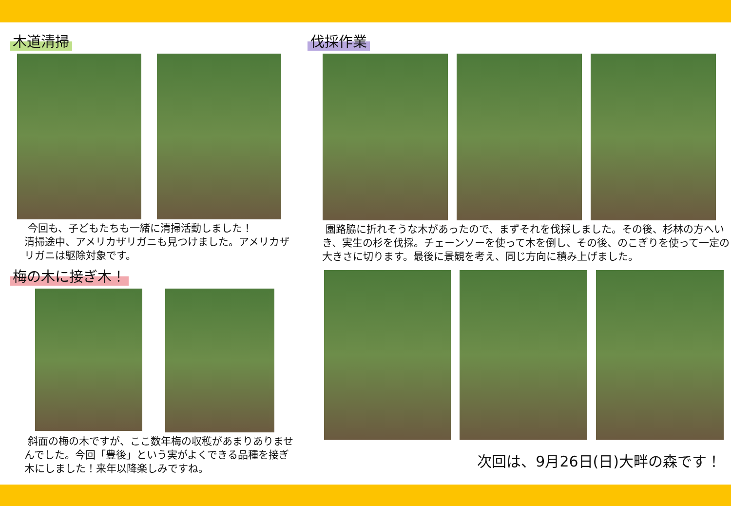木道清掃
今回も、子どもたちも一緒に清掃活動しました！
清掃途中、アメリカザリガニも見つけました。アメリカザリガニは駆除対象です。
梅の木に接ぎ木！
斜面の梅の木ですが、ここ数年梅の収穫があまりありませんでした。今回「豊後」という実がよくできる品種を接ぎ木にしました！来年以降楽しみですね。
伐採作業
園路脇に折れそうな木があったので、まずそれを伐採しました。その後、杉林の方へいき、実生の杉を伐採。チェーンソーを使って木を倒し、その後、のこぎりを使って一定の大きさに切ります。最後に景観を考え、同じ方向に積み上げました。
次回は、9月26日(日)大畔の森です！